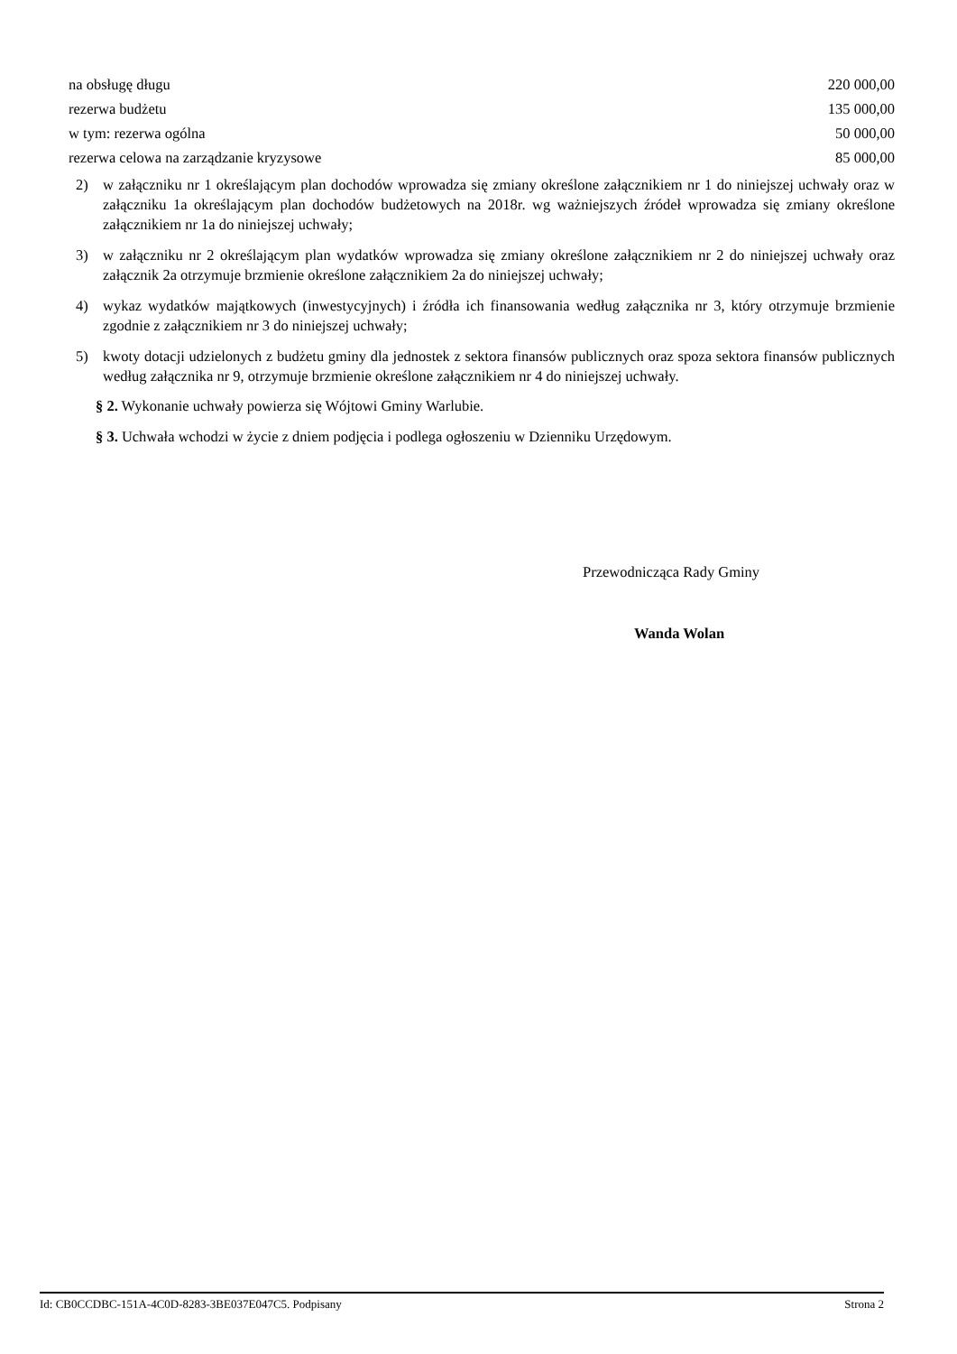| na obsługę długu | 220 000,00 |
| rezerwa budżetu | 135 000,00 |
| w tym: rezerwa ogólna | 50 000,00 |
| rezerwa celowa na zarządzanie kryzysowe | 85 000,00 |
2) w załączniku nr 1 określającym plan dochodów wprowadza się zmiany określone załącznikiem nr 1 do niniejszej uchwały oraz w załączniku 1a określającym plan dochodów budżetowych na 2018r. wg ważniejszych źródeł wprowadza się zmiany określone załącznikiem nr 1a do niniejszej uchwały;
3) w załączniku nr 2 określającym plan wydatków wprowadza się zmiany określone załącznikiem nr 2 do niniejszej uchwały oraz załącznik 2a otrzymuje brzmienie określone załącznikiem 2a do niniejszej uchwały;
4) wykaz wydatków majątkowych (inwestycyjnych) i źródła ich finansowania według załącznika nr 3, który otrzymuje brzmienie zgodnie z załącznikiem nr 3 do niniejszej uchwały;
5) kwoty dotacji udzielonych z budżetu gminy dla jednostek z sektora finansów publicznych oraz spoza sektora finansów publicznych według załącznika nr 9, otrzymuje brzmienie określone załącznikiem nr 4 do niniejszej uchwały.
§ 2. Wykonanie uchwały powierza się Wójtowi Gminy Warlubie.
§ 3. Uchwała wchodzi w życie z dniem podjęcia i podlega ogłoszeniu w Dzienniku Urzędowym.
Przewodnicząca Rady Gminy
Wanda Wolan
Id: CB0CCDBC-151A-4C0D-8283-3BE037E047C5. Podpisany Strona 2